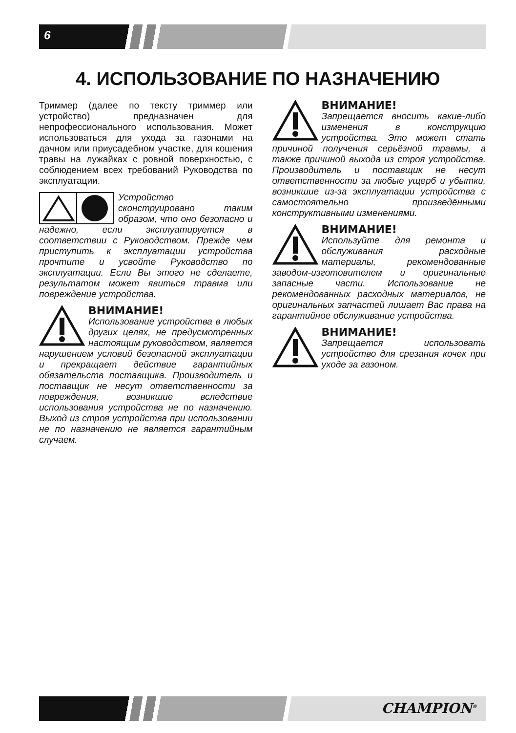6
4. ИСПОЛЬЗОВАНИЕ ПО НАЗНАЧЕНИЮ
Триммер (далее по тексту триммер или устройство) предназначен для непрофессионального использования. Может использоваться для ухода за газонами на дачном или приусадебном участке, для кошения травы на лужайках с ровной поверхностью, с соблюдением всех требований Руководства по эксплуатации.
Устройство сконструировано таким образом, что оно безопасно и надежно, если эксплуатируется в соответствии с Руководством. Прежде чем приступить к эксплуатации устройства прочтите и усвойте Руководство по эксплуатации. Если Вы этого не сделаете, результатом может явиться травма или повреждение устройства.
ВНИМАНИЕ!
Использование устройства в любых других целях, не предусмотренных настоящим руководством, является нарушением условий безопасной эксплуатации и прекращает действие гарантийных обязательств поставщика. Производитель и поставщик не несут ответственности за повреждения, возникшие вследствие использования устройства не по назначению. Выход из строя устройства при использовании не по назначению не является гарантийным случаем.
ВНИМАНИЕ!
Запрещается вносить какие-либо изменения в конструкцию устройства. Это может стать причиной получения серьёзной травмы, а также причиной выхода из строя устройства. Производитель и поставщик не несут ответственности за любые ущерб и убытки, возникшие из-за эксплуатации устройства с самостоятельно произведёнными конструктивными изменениями.
ВНИМАНИЕ!
Используйте для ремонта и обслуживания расходные материалы, рекомендованные заводом-изготовителем и оригинальные запасные части. Использование не рекомендованных расходных материалов, не оригинальных запчастей лишает Вас права на гарантийное обслуживание устройства.
ВНИМАНИЕ!
Запрещается использовать устройство для срезания кочек при уходе за газоном.
CHAMPION<sup>®</sup>